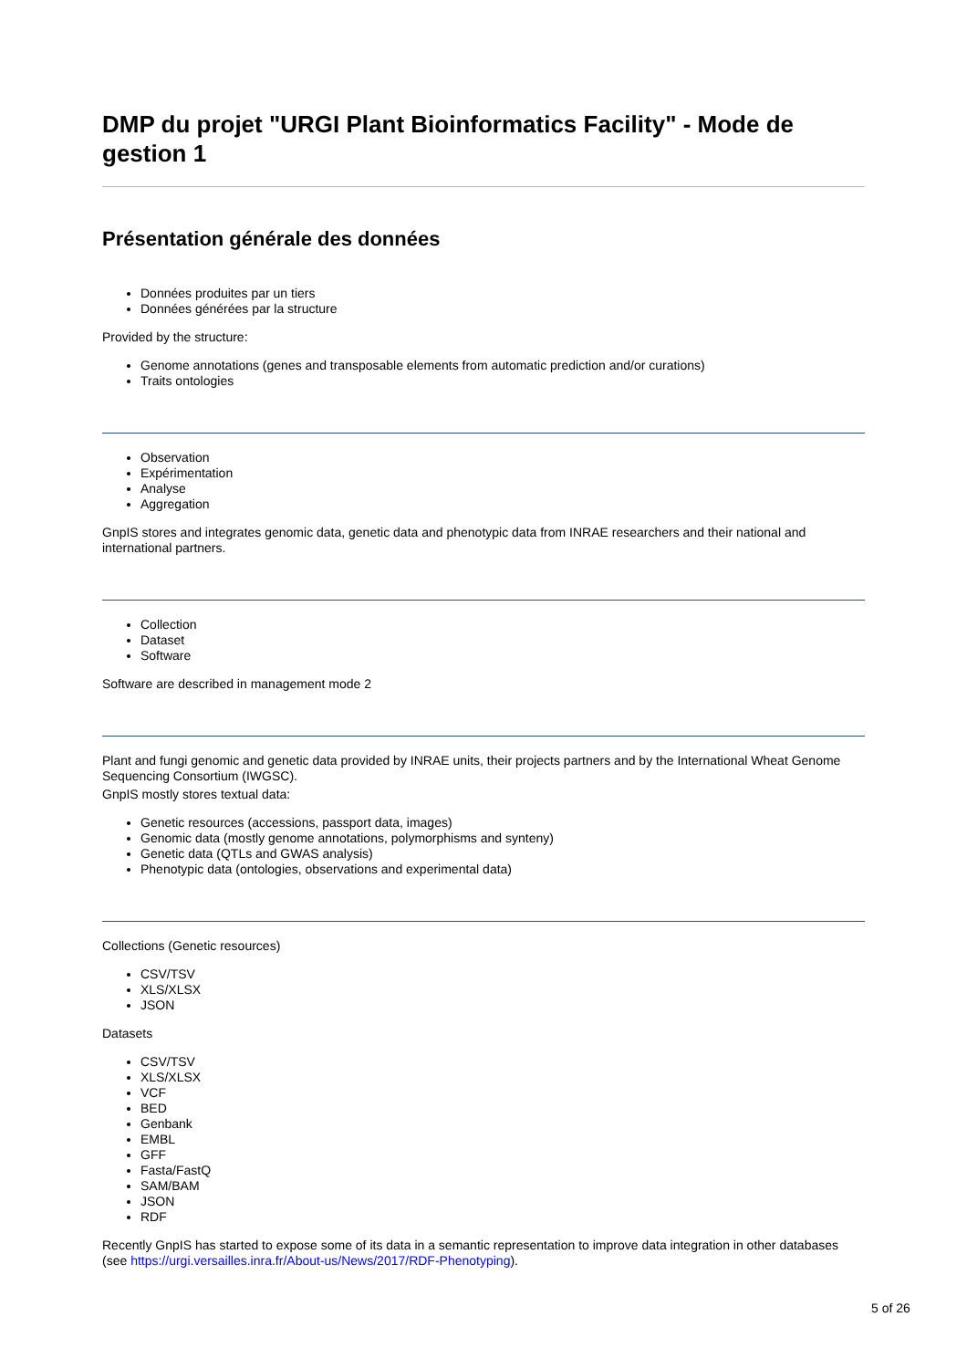DMP du projet "URGI Plant Bioinformatics Facility" - Mode de gestion 1
Présentation générale des données
Données produites par un tiers
Données générées par la structure
Provided by the structure:
Genome annotations (genes and transposable elements from automatic prediction and/or curations)
Traits ontologies
Observation
Expérimentation
Analyse
Aggregation
GnpIS stores and integrates genomic data, genetic data and phenotypic data from INRAE researchers and their national and international partners.
Collection
Dataset
Software
Software are described in management mode 2
Plant and fungi genomic and genetic data provided by INRAE units, their projects partners and by the International Wheat Genome Sequencing Consortium (IWGSC).
GnpIS mostly stores textual data:
Genetic resources (accessions, passport data, images)
Genomic data (mostly genome annotations, polymorphisms and synteny)
Genetic data (QTLs and GWAS analysis)
Phenotypic data (ontologies, observations and experimental data)
Collections (Genetic resources)
CSV/TSV
XLS/XLSX
JSON
Datasets
CSV/TSV
XLS/XLSX
VCF
BED
Genbank
EMBL
GFF
Fasta/FastQ
SAM/BAM
JSON
RDF
Recently GnpIS has started to expose some of its data in a semantic representation to improve data integration in other databases (see https://urgi.versailles.inra.fr/About-us/News/2017/RDF-Phenotyping).
5 of 26